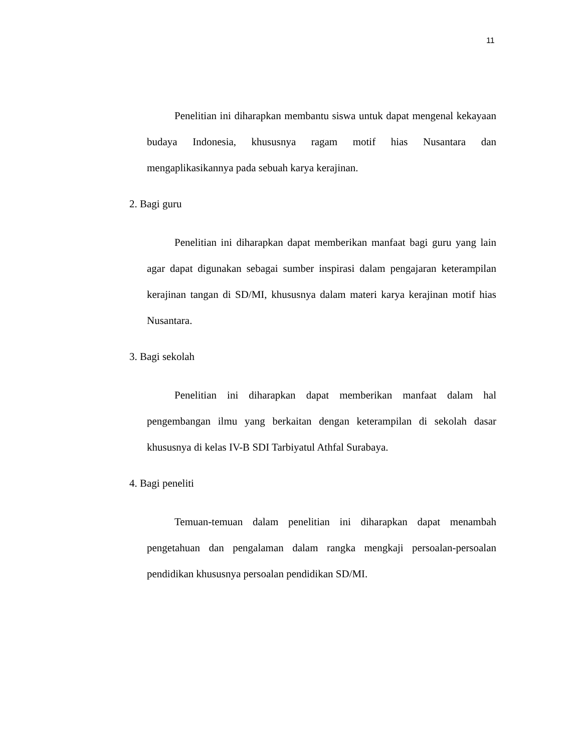11
Penelitian ini diharapkan membantu siswa untuk dapat mengenal kekayaan budaya Indonesia, khususnya ragam motif hias Nusantara dan mengaplikasikannya pada sebuah karya kerajinan.
2. Bagi guru
Penelitian ini diharapkan dapat memberikan manfaat bagi guru yang lain agar dapat digunakan sebagai sumber inspirasi dalam pengajaran keterampilan kerajinan tangan di SD/MI, khususnya dalam materi karya kerajinan motif hias Nusantara.
3. Bagi sekolah
Penelitian ini diharapkan dapat memberikan manfaat dalam hal pengembangan ilmu yang berkaitan dengan keterampilan di sekolah dasar khususnya di kelas IV-B SDI Tarbiyatul Athfal Surabaya.
4. Bagi peneliti
Temuan-temuan dalam penelitian ini diharapkan dapat menambah pengetahuan dan pengalaman dalam rangka mengkaji persoalan-persoalan pendidikan khususnya persoalan pendidikan SD/MI.